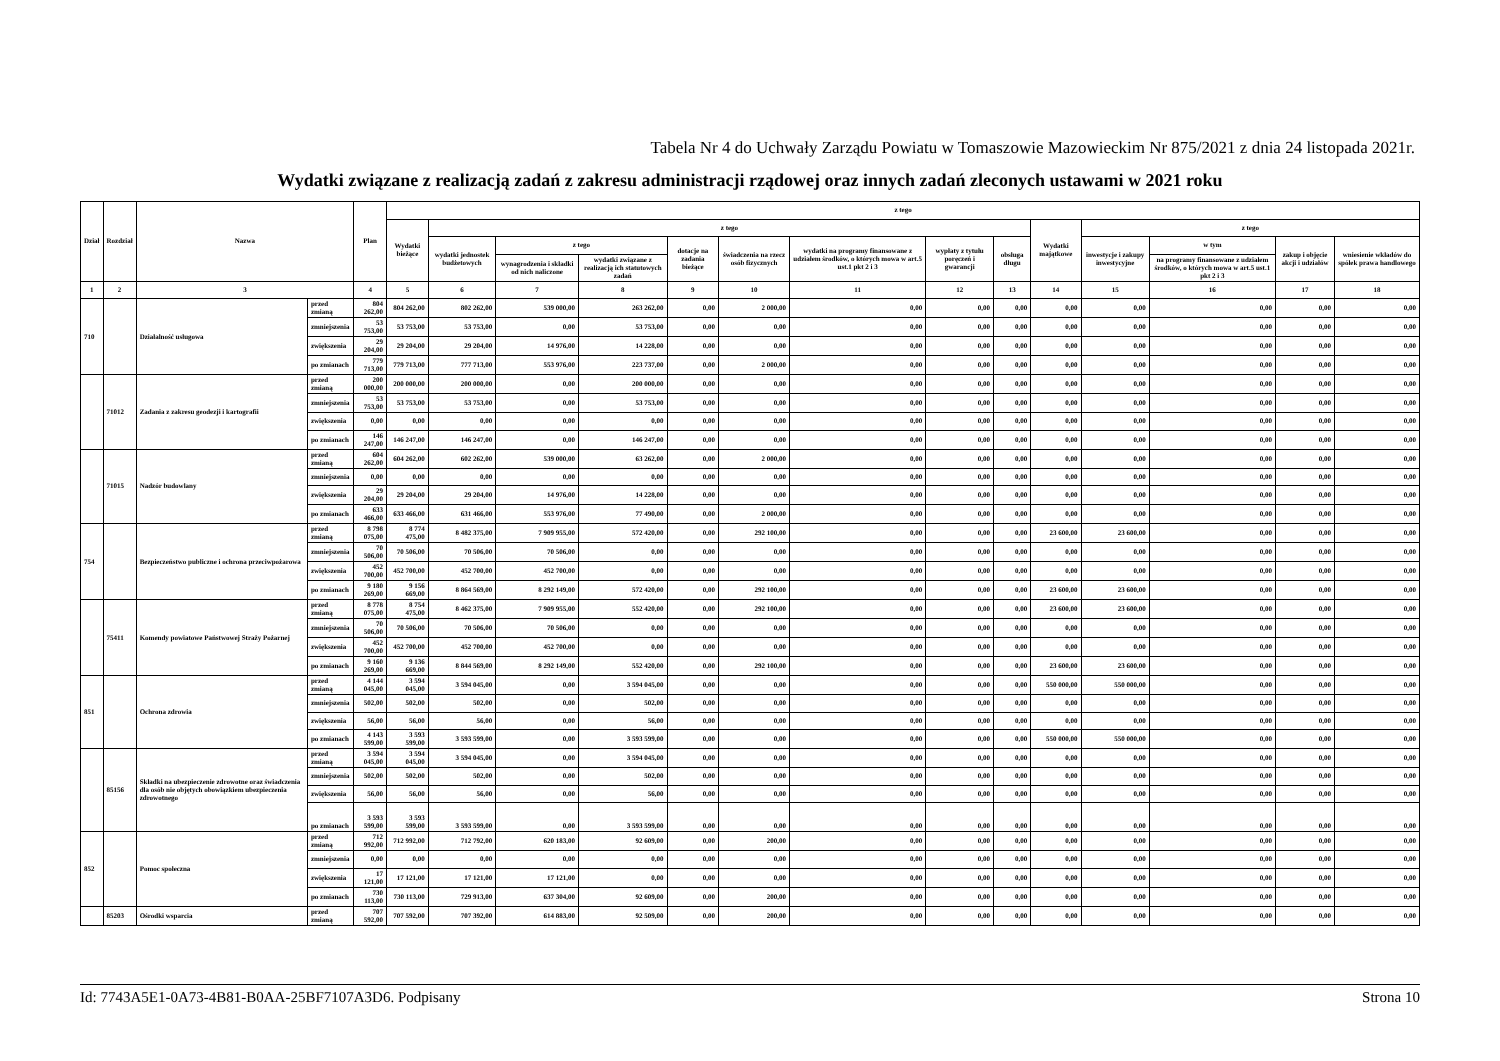Tabela Nr 4 do Uchwały Zarządu Powiatu w Tomaszowie Mazowieckim Nr 875/2021 z dnia 24 listopada 2021r.
Wydatki związane z realizacją zadań z zakresu administracji rządowej oraz innych zadań zleconych ustawami w 2021 roku
| Dział | Rozdział | Nazwa | | Plan | z tego | | | | | | | | | | | | | |
| --- | --- | --- | --- | --- | --- | --- | --- | --- | --- | --- | --- | --- | --- | --- | --- | --- | --- | --- |
| | | | | | Wydatki bieżące | z tego | | | | | | | | Wydatki majątkowe | z tego | | | |
| | | | | | | wydatki jednostek budżetowych | z tego | | dotacje na zadania bieżące | świadczenia na rzecz osób fizycznych | wydatki na programy finansowane z udziałem środków, o których mowa w art.5 ust.1 pkt 2 i 3 | wypłaty z tytułu poręczeń i gwarancji | obsługa długu | | inwestycje i zakupy inwestycyjne | w tym | zakup i objęcie akcji i udziałów | wniesienie wkładów do spółek prawa handlowego |
| | | | | | | | wynagrodzenia i składki od nich naliczone | wydatki związane z realizacją ich statutowych zadań | | | | | | | | na programy finansowane z udziałem środków, o których mowa w art.5 ust.1 pkt 2 i 3 | | |
| 1 | 2 | 3 | | 4 | 5 | 6 | 7 | 8 | 9 | 10 | 11 | 12 | 13 | 14 | 15 | 16 | 17 | 18 |
| 710 | | Działalność usługowa | przed zmianą | 804 262,00 | 804 262,00 | 802 262,00 | 539 000,00 | 263 262,00 | 0,00 | 2 000,00 | 0,00 | 0,00 | 0,00 | 0,00 | 0,00 | 0,00 | 0,00 | 0,00 |
| | | | zmniejszenia | 53 753,00 | 53 753,00 | 53 753,00 | 0,00 | 53 753,00 | 0,00 | 0,00 | 0,00 | 0,00 | 0,00 | 0,00 | 0,00 | 0,00 | 0,00 | 0,00 |
| | | | zwiększenia | 29 204,00 | 29 204,00 | 29 204,00 | 14 976,00 | 14 228,00 | 0,00 | 0,00 | 0,00 | 0,00 | 0,00 | 0,00 | 0,00 | 0,00 | 0,00 | 0,00 |
| | | | po zmianach | 779 713,00 | 779 713,00 | 777 713,00 | 553 976,00 | 223 737,00 | 0,00 | 2 000,00 | 0,00 | 0,00 | 0,00 | 0,00 | 0,00 | 0,00 | 0,00 | 0,00 |
| | 71012 | Zadania z zakresu geodezji i kartografii | przed zmianą | 200 000,00 | 200 000,00 | 200 000,00 | 0,00 | 200 000,00 | 0,00 | 0,00 | 0,00 | 0,00 | 0,00 | 0,00 | 0,00 | 0,00 | 0,00 | 0,00 |
| | | | zmniejszenia | 53 753,00 | 53 753,00 | 53 753,00 | 0,00 | 53 753,00 | 0,00 | 0,00 | 0,00 | 0,00 | 0,00 | 0,00 | 0,00 | 0,00 | 0,00 | 0,00 |
| | | | zwiększenia | 0,00 | 0,00 | 0,00 | 0,00 | 0,00 | 0,00 | 0,00 | 0,00 | 0,00 | 0,00 | 0,00 | 0,00 | 0,00 | 0,00 | 0,00 |
| | | | po zmianach | 146 247,00 | 146 247,00 | 146 247,00 | 0,00 | 146 247,00 | 0,00 | 0,00 | 0,00 | 0,00 | 0,00 | 0,00 | 0,00 | 0,00 | 0,00 | 0,00 |
| | 71015 | Nadzór budowlany | przed zmianą | 604 262,00 | 604 262,00 | 602 262,00 | 539 000,00 | 63 262,00 | 0,00 | 2 000,00 | 0,00 | 0,00 | 0,00 | 0,00 | 0,00 | 0,00 | 0,00 | 0,00 |
| | | | zmniejszenia | 0,00 | 0,00 | 0,00 | 0,00 | 0,00 | 0,00 | 0,00 | 0,00 | 0,00 | 0,00 | 0,00 | 0,00 | 0,00 | 0,00 | 0,00 |
| | | | zwiększenia | 29 204,00 | 29 204,00 | 29 204,00 | 14 976,00 | 14 228,00 | 0,00 | 0,00 | 0,00 | 0,00 | 0,00 | 0,00 | 0,00 | 0,00 | 0,00 | 0,00 |
| | | | po zmianach | 633 466,00 | 633 466,00 | 631 466,00 | 553 976,00 | 77 490,00 | 0,00 | 2 000,00 | 0,00 | 0,00 | 0,00 | 0,00 | 0,00 | 0,00 | 0,00 | 0,00 |
| 754 | | Bezpieczeństwo publiczne i ochrona przeciwpożarowa | przed zmianą | 8 798 075,00 | 8 774 475,00 | 8 482 375,00 | 7 909 955,00 | 572 420,00 | 0,00 | 292 100,00 | 0,00 | 0,00 | 0,00 | 23 600,00 | 23 600,00 | 0,00 | 0,00 | 0,00 |
| | | | zmniejszenia | 70 506,00 | 70 506,00 | 70 506,00 | 70 506,00 | 0,00 | 0,00 | 0,00 | 0,00 | 0,00 | 0,00 | 0,00 | 0,00 | 0,00 | 0,00 | 0,00 |
| | | | zwiększenia | 452 700,00 | 452 700,00 | 452 700,00 | 452 700,00 | 0,00 | 0,00 | 0,00 | 0,00 | 0,00 | 0,00 | 0,00 | 0,00 | 0,00 | 0,00 | 0,00 |
| | | | po zmianach | 9 180 269,00 | 9 156 669,00 | 8 864 569,00 | 8 292 149,00 | 572 420,00 | 0,00 | 292 100,00 | 0,00 | 0,00 | 0,00 | 23 600,00 | 23 600,00 | 0,00 | 0,00 | 0,00 |
| | 75411 | Komendy powiatowe Państwowej Straży Pożarnej | przed zmianą | 8 778 075,00 | 8 754 475,00 | 8 462 375,00 | 7 909 955,00 | 552 420,00 | 0,00 | 292 100,00 | 0,00 | 0,00 | 0,00 | 23 600,00 | 23 600,00 | 0,00 | 0,00 | 0,00 |
| | | | zmniejszenia | 70 506,00 | 70 506,00 | 70 506,00 | 70 506,00 | 0,00 | 0,00 | 0,00 | 0,00 | 0,00 | 0,00 | 0,00 | 0,00 | 0,00 | 0,00 | 0,00 |
| | | | zwiększenia | 452 700,00 | 452 700,00 | 452 700,00 | 452 700,00 | 0,00 | 0,00 | 0,00 | 0,00 | 0,00 | 0,00 | 0,00 | 0,00 | 0,00 | 0,00 | 0,00 |
| | | | po zmianach | 9 160 269,00 | 9 136 669,00 | 8 844 569,00 | 8 292 149,00 | 552 420,00 | 0,00 | 292 100,00 | 0,00 | 0,00 | 0,00 | 23 600,00 | 23 600,00 | 0,00 | 0,00 | 0,00 |
| 851 | | Ochrona zdrowia | przed zmianą | 4 144 045,00 | 3 594 045,00 | 3 594 045,00 | 0,00 | 3 594 045,00 | 0,00 | 0,00 | 0,00 | 0,00 | 0,00 | 550 000,00 | 550 000,00 | 0,00 | 0,00 | 0,00 |
| | | | zmniejszenia | 502,00 | 502,00 | 502,00 | 0,00 | 502,00 | 0,00 | 0,00 | 0,00 | 0,00 | 0,00 | 0,00 | 0,00 | 0,00 | 0,00 | 0,00 |
| | | | zwiększenia | 56,00 | 56,00 | 56,00 | 0,00 | 56,00 | 0,00 | 0,00 | 0,00 | 0,00 | 0,00 | 0,00 | 0,00 | 0,00 | 0,00 | 0,00 |
| | | | po zmianach | 4 143 599,00 | 3 593 599,00 | 3 593 599,00 | 0,00 | 3 593 599,00 | 0,00 | 0,00 | 0,00 | 0,00 | 0,00 | 550 000,00 | 550 000,00 | 0,00 | 0,00 | 0,00 |
| | 85156 | Składki na ubezpieczenie zdrowotne oraz świadczenia dla osób nie objętych obowiązkiem ubezpieczenia zdrowotnego | przed zmianą | 3 594 045,00 | 3 594 045,00 | 3 594 045,00 | 0,00 | 3 594 045,00 | 0,00 | 0,00 | 0,00 | 0,00 | 0,00 | 0,00 | 0,00 | 0,00 | 0,00 | 0,00 |
| | | | zmniejszenia | 502,00 | 502,00 | 502,00 | 0,00 | 502,00 | 0,00 | 0,00 | 0,00 | 0,00 | 0,00 | 0,00 | 0,00 | 0,00 | 0,00 | 0,00 |
| | | | zwiększenia | 56,00 | 56,00 | 56,00 | 0,00 | 56,00 | 0,00 | 0,00 | 0,00 | 0,00 | 0,00 | 0,00 | 0,00 | 0,00 | 0,00 | 0,00 |
| | | | po zmianach | 3 593 599,00 | 3 593 599,00 | 3 593 599,00 | 0,00 | 3 593 599,00 | 0,00 | 0,00 | 0,00 | 0,00 | 0,00 | 0,00 | 0,00 | 0,00 | 0,00 | 0,00 |
| 852 | | Pomoc społeczna | przed zmianą | 712 992,00 | 712 992,00 | 712 792,00 | 620 183,00 | 92 609,00 | 0,00 | 200,00 | 0,00 | 0,00 | 0,00 | 0,00 | 0,00 | 0,00 | 0,00 | 0,00 |
| | | | zmniejszenia | 0,00 | 0,00 | 0,00 | 0,00 | 0,00 | 0,00 | 0,00 | 0,00 | 0,00 | 0,00 | 0,00 | 0,00 | 0,00 | 0,00 | 0,00 |
| | | | zwiększenia | 17 121,00 | 17 121,00 | 17 121,00 | 17 121,00 | 0,00 | 0,00 | 0,00 | 0,00 | 0,00 | 0,00 | 0,00 | 0,00 | 0,00 | 0,00 | 0,00 |
| | | | po zmianach | 730 113,00 | 730 113,00 | 729 913,00 | 637 304,00 | 92 609,00 | 0,00 | 200,00 | 0,00 | 0,00 | 0,00 | 0,00 | 0,00 | 0,00 | 0,00 | 0,00 |
| | 85203 | Ośrodki wsparcia | przed zmianą | 707 592,00 | 707 592,00 | 707 392,00 | 614 883,00 | 92 509,00 | 0,00 | 200,00 | 0,00 | 0,00 | 0,00 | 0,00 | 0,00 | 0,00 | 0,00 | 0,00 |
Id: 7743A5E1-0A73-4B81-B0AA-25BF7107A3D6. Podpisany Strona 10